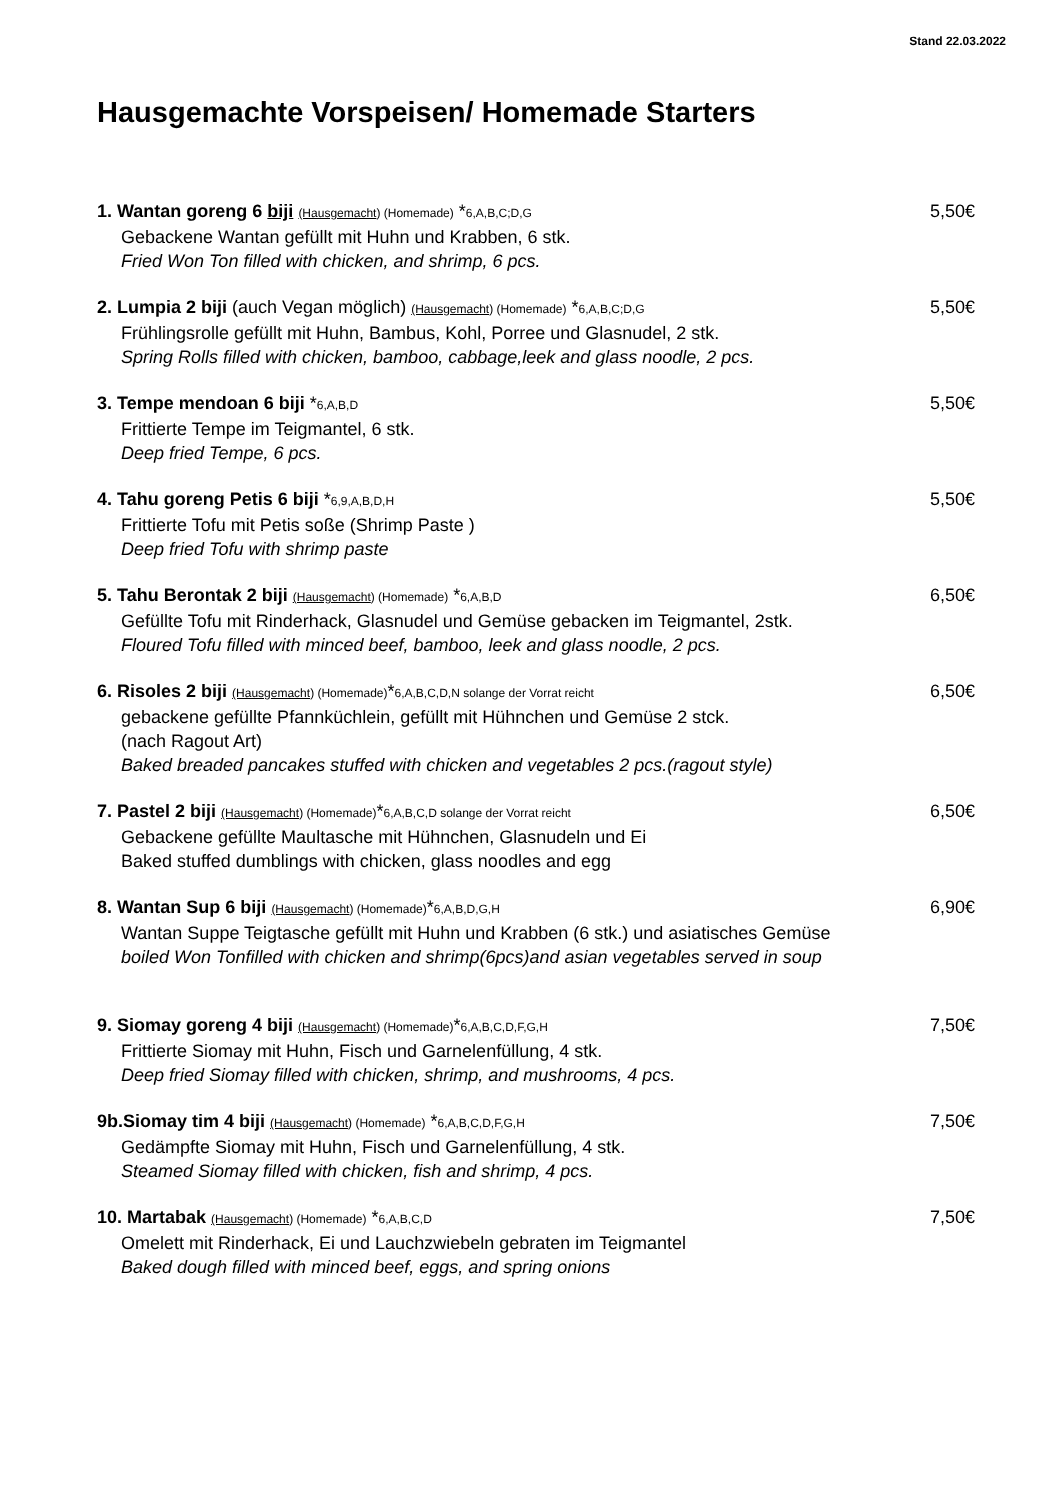Stand 22.03.2022
Hausgemachte Vorspeisen/ Homemade Starters
1. Wantan goreng 6 biji (Hausgemacht) (Homemade) *6,A,B,C;D,G 5,50€
Gebackene Wantan gefüllt mit Huhn und Krabben, 6 stk.
Fried Won Ton filled with chicken, and shrimp, 6 pcs.
2. Lumpia 2 biji (auch Vegan möglich) (Hausgemacht) (Homemade) *6,A,B,C;D,G 5,50€
Frühlingsrolle gefüllt mit Huhn, Bambus, Kohl, Porree und Glasnudel, 2 stk.
Spring Rolls filled with chicken, bamboo, cabbage,leek and glass noodle, 2 pcs.
3. Tempe mendoan 6 biji *6,A,B,D 5,50€
Frittierte Tempe im Teigmantel, 6 stk.
Deep fried Tempe, 6 pcs.
4. Tahu goreng Petis 6 biji *6,9,A,B,D,H 5,50€
Frittierte Tofu mit Petis soße (Shrimp Paste )
Deep fried Tofu with shrimp paste
5. Tahu Berontak 2 biji (Hausgemacht) (Homemade) *6,A,B,D 6,50€
Gefüllte Tofu mit Rinderhack, Glasnudel und Gemüse gebacken im Teigmantel, 2stk.
Floured Tofu filled with minced beef, bamboo, leek and glass noodle, 2 pcs.
6. Risoles 2 biji (Hausgemacht) (Homemade)*6,A,B,C,D,N solange der Vorrat reicht 6,50€
gebackene gefüllte Pfannküchlein, gefüllt mit Hühnchen und Gemüse 2 stck.
(nach Ragout Art)
Baked breaded pancakes stuffed with chicken and vegetables 2 pcs.(ragout style)
7. Pastel 2 biji (Hausgemacht) (Homemade)*6,A,B,C,D solange der Vorrat reicht 6,50€
Gebackene gefüllte Maultasche mit Hühnchen, Glasnudeln und Ei
Baked stuffed dumblings with chicken, glass noodles and egg
8. Wantan Sup 6 biji (Hausgemacht) (Homemade)*6,A,B,D,G,H 6,90€
Wantan Suppe Teigtasche gefüllt mit Huhn und Krabben (6 stk.) und asiatisches Gemüse
boiled Won Tonfilled with chicken and shrimp(6pcs)and asian vegetables served in soup
9. Siomay goreng 4 biji (Hausgemacht) (Homemade)*6,A,B,C,D,F,G,H 7,50€
Frittierte Siomay mit Huhn, Fisch und Garnelenfüllung, 4 stk.
Deep fried Siomay filled with chicken, shrimp, and mushrooms, 4 pcs.
9b.Siomay tim 4 biji (Hausgemacht) (Homemade) *6,A,B,C,D,F,G,H 7,50€
Gedämpfte Siomay mit Huhn, Fisch und Garnelenfüllung, 4 stk.
Steamed Siomay filled with chicken, fish and shrimp, 4 pcs.
10. Martabak (Hausgemacht) (Homemade) *6,A,B,C,D 7,50€
Omelett mit Rinderhack, Ei und Lauchzwiebeln gebraten im Teigmantel
Baked dough filled with minced beef, eggs, and spring onions